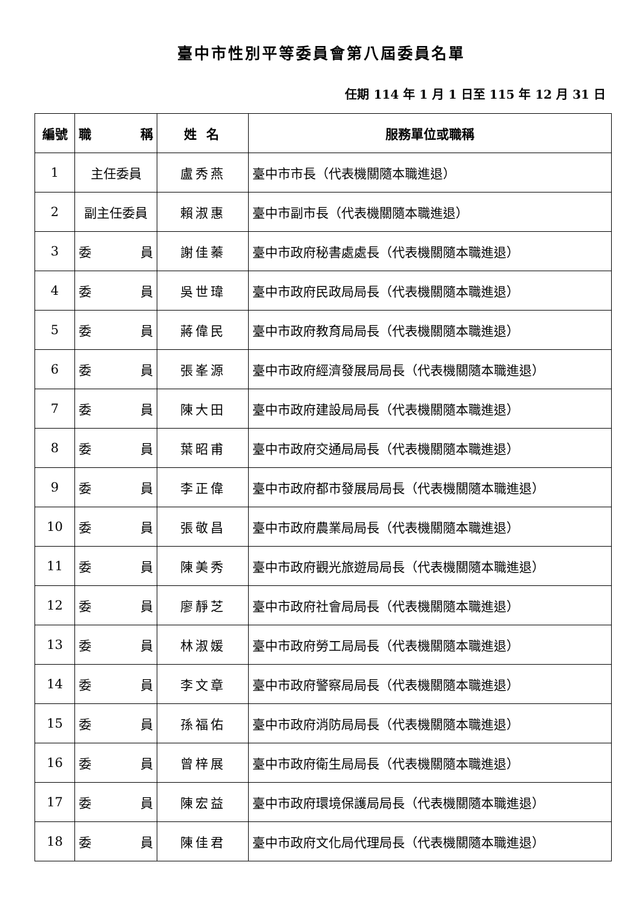臺中市性別平等委員會第八屆委員名單
任期 114 年 1 月 1 日至 115 年 12 月 31 日
| 編號 | 職 稱 | 姓 名 | 服務單位或職稱 |
| --- | --- | --- | --- |
| 1 | 主任委員 | 盧秀燕 | 臺中市市長（代表機關隨本職進退） |
| 2 | 副主任委員 | 賴淑惠 | 臺中市副市長（代表機關隨本職進退） |
| 3 | 委 員 | 謝佳蓁 | 臺中市政府秘書處處長（代表機關隨本職進退） |
| 4 | 委 員 | 吳世瑋 | 臺中市政府民政局局長（代表機關隨本職進退） |
| 5 | 委 員 | 蔣偉民 | 臺中市政府教育局局長（代表機關隨本職進退） |
| 6 | 委 員 | 張峯源 | 臺中市政府經濟發展局局長（代表機關隨本職進退） |
| 7 | 委 員 | 陳大田 | 臺中市政府建設局局長（代表機關隨本職進退） |
| 8 | 委 員 | 葉昭甫 | 臺中市政府交通局局長（代表機關隨本職進退） |
| 9 | 委 員 | 李正偉 | 臺中市政府都市發展局局長（代表機關隨本職進退） |
| 10 | 委 員 | 張敬昌 | 臺中市政府農業局局長（代表機關隨本職進退） |
| 11 | 委 員 | 陳美秀 | 臺中市政府觀光旅遊局局長（代表機關隨本職進退） |
| 12 | 委 員 | 廖靜芝 | 臺中市政府社會局局長（代表機關隨本職進退） |
| 13 | 委 員 | 林淑媛 | 臺中市政府勞工局局長（代表機關隨本職進退） |
| 14 | 委 員 | 李文章 | 臺中市政府警察局局長（代表機關隨本職進退） |
| 15 | 委 員 | 孫福佑 | 臺中市政府消防局局長（代表機關隨本職進退） |
| 16 | 委 員 | 曾梓展 | 臺中市政府衛生局局長（代表機關隨本職進退） |
| 17 | 委 員 | 陳宏益 | 臺中市政府環境保護局局長（代表機關隨本職進退） |
| 18 | 委 員 | 陳佳君 | 臺中市政府文化局代理局長（代表機關隨本職進退） |